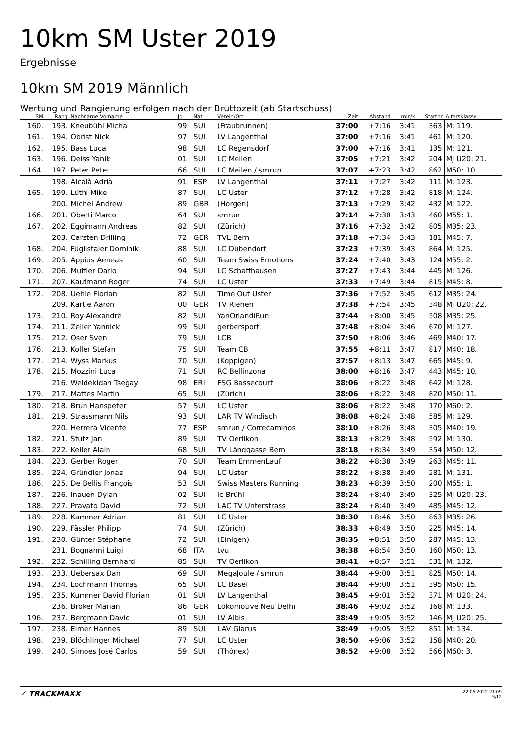10km SM Uster 2019
Ergebnisse
10km SM 2019 Männlich
Wertung und Rangierung erfolgen nach der Bruttozeit (ab Startschuss)
| SM | Rang | Nachname Vorname | Jg | Nat | Verein/Ort | Zeit | Abstand | min/k | Startnr | Altersklasse |
| --- | --- | --- | --- | --- | --- | --- | --- | --- | --- | --- |
| 160. | 193. | Kneubühl Micha | 99 | SUI | (Fraubrunnen) | 37:00 | +7:16 | 3:41 | 363 | M: 119. |
| 161. | 194. | Obrist Nick | 97 | SUI | LV Langenthal | 37:00 | +7:16 | 3:41 | 461 | M: 120. |
| 162. | 195. | Bass Luca | 98 | SUI | LC Regensdorf | 37:00 | +7:16 | 3:41 | 135 | M: 121. |
| 163. | 196. | Deiss Yanik | 01 | SUI | LC Meilen | 37:05 | +7:21 | 3:42 | 204 | MJ U20: 21. |
| 164. | 197. | Peter Peter | 66 | SUI | LC Meilen / smrun | 37:07 | +7:23 | 3:42 | 862 | M50: 10. |
| | 198. | Alcalà Adrià | 91 | ESP | LV Langenthal | 37:11 | +7:27 | 3:42 | 111 | M: 123. |
| 165. | 199. | Lüthi Mike | 87 | SUI | LC Uster | 37:12 | +7:28 | 3:42 | 818 | M: 124. |
| | 200. | Michel Andrew | 89 | GBR | (Horgen) | 37:13 | +7:29 | 3:42 | 432 | M: 122. |
| 166. | 201. | Oberti Marco | 64 | SUI | smrun | 37:14 | +7:30 | 3:43 | 460 | M55: 1. |
| 167. | 202. | Eggimann Andreas | 82 | SUI | (Zürich) | 37:16 | +7:32 | 3:42 | 805 | M35: 23. |
| | 203. | Carsten Drilling | 72 | GER | TVL Bern | 37:18 | +7:34 | 3:43 | 181 | M45: 7. |
| 168. | 204. | Füglistaler Dominik | 88 | SUI | LC Dübendorf | 37:23 | +7:39 | 3:43 | 864 | M: 125. |
| 169. | 205. | Appius Aeneas | 60 | SUI | Team Swiss Emotions | 37:24 | +7:40 | 3:43 | 124 | M55: 2. |
| 170. | 206. | Muffler Dario | 94 | SUI | LC Schaffhausen | 37:27 | +7:43 | 3:44 | 445 | M: 126. |
| 171. | 207. | Kaufmann Roger | 74 | SUI | LC Uster | 37:33 | +7:49 | 3:44 | 815 | M45: 8. |
| 172. | 208. | Uehle Florian | 82 | SUI | Time Out Uster | 37:36 | +7:52 | 3:45 | 612 | M35: 24. |
| | 209. | Kartje Aaron | 00 | GER | TV Riehen | 37:38 | +7:54 | 3:45 | 348 | MJ U20: 22. |
| 173. | 210. | Roy Alexandre | 82 | SUI | YanOrlandiRun | 37:44 | +8:00 | 3:45 | 508 | M35: 25. |
| 174. | 211. | Zeller Yannick | 99 | SUI | gerbersport | 37:48 | +8:04 | 3:46 | 670 | M: 127. |
| 175. | 212. | Oser Sven | 79 | SUI | LCB | 37:50 | +8:06 | 3:46 | 469 | M40: 17. |
| 176. | 213. | Koller Stefan | 75 | SUI | Team CB | 37:55 | +8:11 | 3:47 | 817 | M40: 18. |
| 177. | 214. | Wyss Markus | 70 | SUI | (Koppigen) | 37:57 | +8:13 | 3:47 | 665 | M45: 9. |
| 178. | 215. | Mozzini Luca | 71 | SUI | RC Bellinzona | 38:00 | +8:16 | 3:47 | 443 | M45: 10. |
| | 216. | Weldekidan Tsegay | 98 | ERI | FSG Bassecourt | 38:06 | +8:22 | 3:48 | 642 | M: 128. |
| 179. | 217. | Mattes Martin | 65 | SUI | (Zürich) | 38:06 | +8:22 | 3:48 | 820 | M50: 11. |
| 180. | 218. | Brun Hanspeter | 57 | SUI | LC Uster | 38:06 | +8:22 | 3:48 | 170 | M60: 2. |
| 181. | 219. | Strassmann Nils | 93 | SUI | LAR TV Windisch | 38:08 | +8:24 | 3:48 | 585 | M: 129. |
| | 220. | Herrera Vicente | 77 | ESP | smrun / Correcaminos | 38:10 | +8:26 | 3:48 | 305 | M40: 19. |
| 182. | 221. | Stutz Jan | 89 | SUI | TV Oerlikon | 38:13 | +8:29 | 3:48 | 592 | M: 130. |
| 183. | 222. | Keller Alain | 68 | SUI | TV Länggasse Bern | 38:18 | +8:34 | 3:49 | 354 | M50: 12. |
| 184. | 223. | Gerber Roger | 70 | SUI | Team EmmenLauf | 38:22 | +8:38 | 3:49 | 263 | M45: 11. |
| 185. | 224. | Gründler Jonas | 94 | SUI | LC Uster | 38:22 | +8:38 | 3:49 | 281 | M: 131. |
| 186. | 225. | De Bellis François | 53 | SUI | Swiss Masters Running | 38:23 | +8:39 | 3:50 | 200 | M65: 1. |
| 187. | 226. | Inauen Dylan | 02 | SUI | lc Brühl | 38:24 | +8:40 | 3:49 | 325 | MJ U20: 23. |
| 188. | 227. | Pravato David | 72 | SUI | LAC TV Unterstrass | 38:24 | +8:40 | 3:49 | 485 | M45: 12. |
| 189. | 228. | Kammer Adrian | 81 | SUI | LC Uster | 38:30 | +8:46 | 3:50 | 863 | M35: 26. |
| 190. | 229. | Fässler Philipp | 74 | SUI | (Zürich) | 38:33 | +8:49 | 3:50 | 225 | M45: 14. |
| 191. | 230. | Günter Stéphane | 72 | SUI | (Einigen) | 38:35 | +8:51 | 3:50 | 287 | M45: 13. |
| | 231. | Bognanni Luigi | 68 | ITA | tvu | 38:38 | +8:54 | 3:50 | 160 | M50: 13. |
| 192. | 232. | Schilling Bernhard | 85 | SUI | TV Oerlikon | 38:41 | +8:57 | 3:51 | 531 | M: 132. |
| 193. | 233. | Uebersax Dan | 69 | SUI | MegaJoule / smrun | 38:44 | +9:00 | 3:51 | 825 | M50: 14. |
| 194. | 234. | Lochmann Thomas | 65 | SUI | LC Basel | 38:44 | +9:00 | 3:51 | 395 | M50: 15. |
| 195. | 235. | Kummer David Florian | 01 | SUI | LV Langenthal | 38:45 | +9:01 | 3:52 | 371 | MJ U20: 24. |
| | 236. | Bröker Marian | 86 | GER | Lokomotive Neu Delhi | 38:46 | +9:02 | 3:52 | 168 | M: 133. |
| 196. | 237. | Bergmann David | 01 | SUI | LV Albis | 38:49 | +9:05 | 3:52 | 146 | MJ U20: 25. |
| 197. | 238. | Elmer Hannes | 89 | SUI | LAV Glarus | 38:49 | +9:05 | 3:52 | 851 | M: 134. |
| 198. | 239. | Blöchlinger Michael | 77 | SUI | LC Uster | 38:50 | +9:06 | 3:52 | 158 | M40: 20. |
| 199. | 240. | Simoes José Carlos | 59 | SUI | (Thônex) | 38:52 | +9:08 | 3:52 | 566 | M60: 3. |
✓ TRACKMAXX
22.05.2022 21:09
5/12